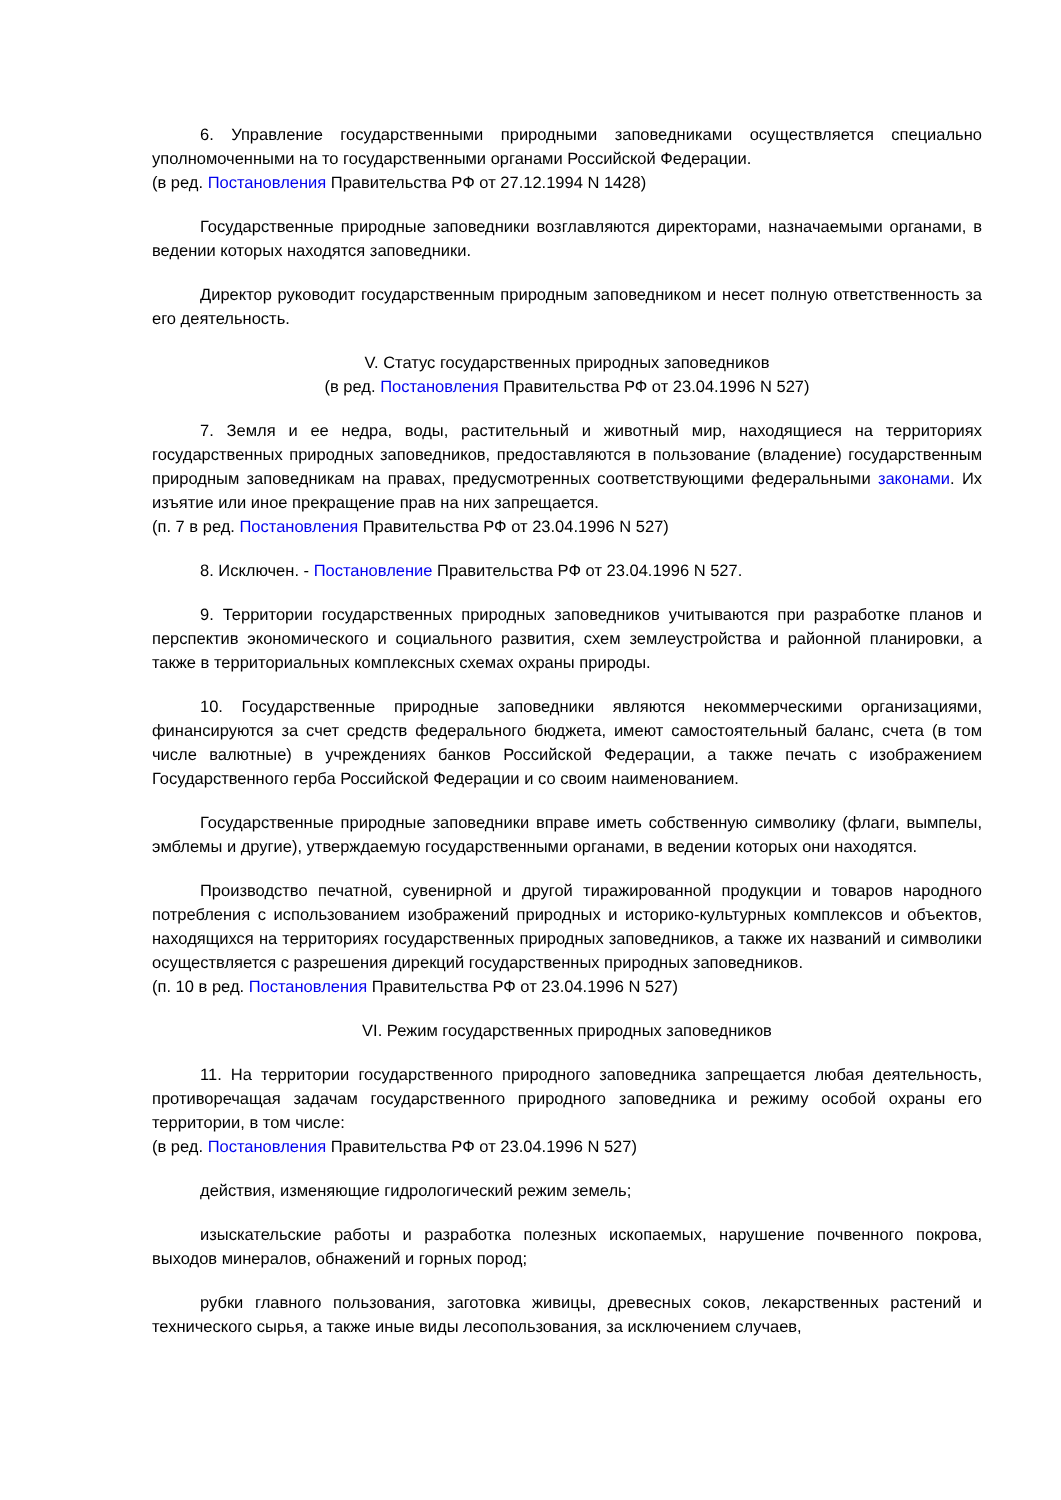6. Управление государственными природными заповедниками осуществляется специально уполномоченными на то государственными органами Российской Федерации.
(в ред. Постановления Правительства РФ от 27.12.1994 N 1428)
Государственные природные заповедники возглавляются директорами, назначаемыми органами, в ведении которых находятся заповедники.
Директор руководит государственным природным заповедником и несет полную ответственность за его деятельность.
V. Статус государственных природных заповедников
(в ред. Постановления Правительства РФ от 23.04.1996 N 527)
7. Земля и ее недра, воды, растительный и животный мир, находящиеся на территориях государственных природных заповедников, предоставляются в пользование (владение) государственным природным заповедникам на правах, предусмотренных соответствующими федеральными законами. Их изъятие или иное прекращение прав на них запрещается.
(п. 7 в ред. Постановления Правительства РФ от 23.04.1996 N 527)
8. Исключен. - Постановление Правительства РФ от 23.04.1996 N 527.
9. Территории государственных природных заповедников учитываются при разработке планов и перспектив экономического и социального развития, схем землеустройства и районной планировки, а также в территориальных комплексных схемах охраны природы.
10. Государственные природные заповедники являются некоммерческими организациями, финансируются за счет средств федерального бюджета, имеют самостоятельный баланс, счета (в том числе валютные) в учреждениях банков Российской Федерации, а также печать с изображением Государственного герба Российской Федерации и со своим наименованием.
Государственные природные заповедники вправе иметь собственную символику (флаги, вымпелы, эмблемы и другие), утверждаемую государственными органами, в ведении которых они находятся.
Производство печатной, сувенирной и другой тиражированной продукции и товаров народного потребления с использованием изображений природных и историко-культурных комплексов и объектов, находящихся на территориях государственных природных заповедников, а также их названий и символики осуществляется с разрешения дирекций государственных природных заповедников.
(п. 10 в ред. Постановления Правительства РФ от 23.04.1996 N 527)
VI. Режим государственных природных заповедников
11. На территории государственного природного заповедника запрещается любая деятельность, противоречащая задачам государственного природного заповедника и режиму особой охраны его территории, в том числе:
(в ред. Постановления Правительства РФ от 23.04.1996 N 527)
действия, изменяющие гидрологический режим земель;
изыскательские работы и разработка полезных ископаемых, нарушение почвенного покрова, выходов минералов, обнажений и горных пород;
рубки главного пользования, заготовка живицы, древесных соков, лекарственных растений и технического сырья, а также иные виды лесопользования, за исключением случаев,